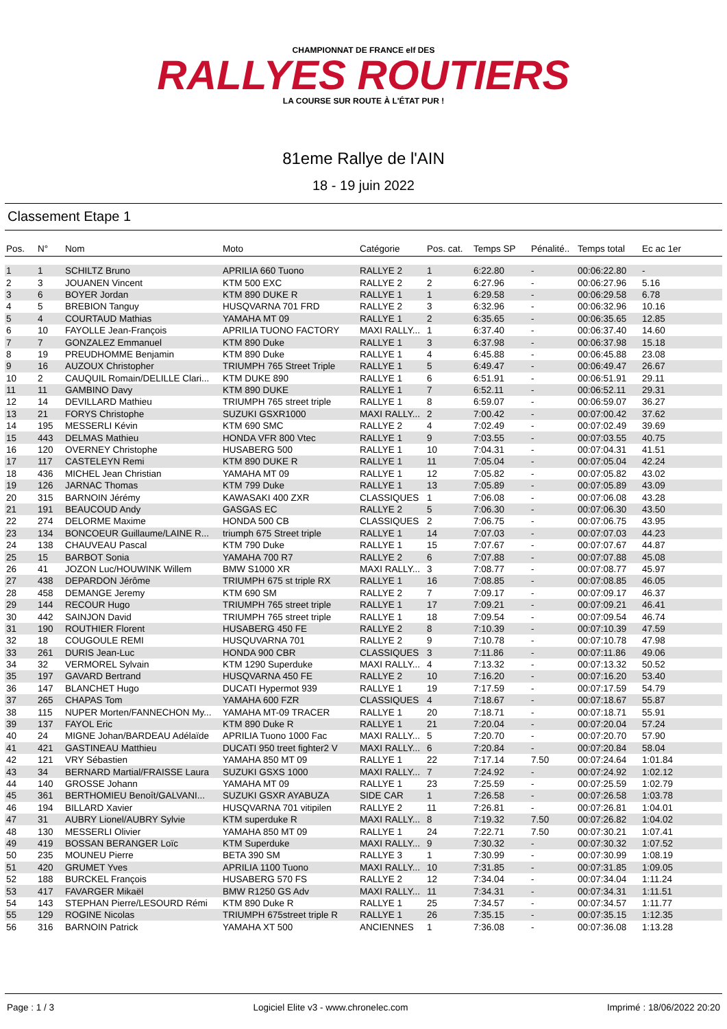CHAMPIONNAT DE FRANCE elf DES
RALLYES ROUTIERS
LA COURSE SUR ROUTE À L'ÉTAT PUR !
81eme Rallye de l'AIN
18 - 19 juin 2022
Classement Etape 1
| Pos. | N° | Nom | Moto | Catégorie | Pos. cat. | Temps SP | Pénalité.. | Temps total | Ec ac 1er |
| --- | --- | --- | --- | --- | --- | --- | --- | --- | --- |
| 1 | 1 | SCHILTZ Bruno | APRILIA 660 Tuono | RALLYE 2 | 1 | 6:22.80 | - | 00:06:22.80 | - |
| 2 | 3 | JOUANEN Vincent | KTM 500 EXC | RALLYE 2 | 2 | 6:27.96 | - | 00:06:27.96 | 5.16 |
| 3 | 6 | BOYER Jordan | KTM 890 DUKE R | RALLYE 1 | 1 | 6:29.58 | - | 00:06:29.58 | 6.78 |
| 4 | 5 | BREBION Tanguy | HUSQVARNA 701 FRD | RALLYE 2 | 3 | 6:32.96 | - | 00:06:32.96 | 10.16 |
| 5 | 4 | COURTAUD Mathias | YAMAHA MT 09 | RALLYE 1 | 2 | 6:35.65 | - | 00:06:35.65 | 12.85 |
| 6 | 10 | FAYOLLE Jean-François | APRILIA TUONO FACTORY | MAXI RALLY... | 1 | 6:37.40 | - | 00:06:37.40 | 14.60 |
| 7 | 7 | GONZALEZ Emmanuel | KTM 890 Duke | RALLYE 1 | 3 | 6:37.98 | - | 00:06:37.98 | 15.18 |
| 8 | 19 | PREUDHOMME Benjamin | KTM 890 Duke | RALLYE 1 | 4 | 6:45.88 | - | 00:06:45.88 | 23.08 |
| 9 | 16 | AUZOUX Christopher | TRIUMPH 765 Street Triple | RALLYE 1 | 5 | 6:49.47 | - | 00:06:49.47 | 26.67 |
| 10 | 2 | CAUQUIL Romain/DELILLE Clari... | KTM DUKE 890 | RALLYE 1 | 6 | 6:51.91 | - | 00:06:51.91 | 29.11 |
| 11 | 11 | GAMBINO Davy | KTM 890 DUKE | RALLYE 1 | 7 | 6:52.11 | - | 00:06:52.11 | 29.31 |
| 12 | 14 | DEVILLARD Mathieu | TRIUMPH 765 street triple | RALLYE 1 | 8 | 6:59.07 | - | 00:06:59.07 | 36.27 |
| 13 | 21 | FORYS Christophe | SUZUKI GSXR1000 | MAXI RALLY... | 2 | 7:00.42 | - | 00:07:00.42 | 37.62 |
| 14 | 195 | MESSERLI Kévin | KTM 690 SMC | RALLYE 2 | 4 | 7:02.49 | - | 00:07:02.49 | 39.69 |
| 15 | 443 | DELMAS Mathieu | HONDA VFR 800 Vtec | RALLYE 1 | 9 | 7:03.55 | - | 00:07:03.55 | 40.75 |
| 16 | 120 | OVERNEY Christophe | HUSABERG 500 | RALLYE 1 | 10 | 7:04.31 | - | 00:07:04.31 | 41.51 |
| 17 | 117 | CASTELEYN Remi | KTM 890 DUKE R | RALLYE 1 | 11 | 7:05.04 | - | 00:07:05.04 | 42.24 |
| 18 | 436 | MICHEL Jean Christian | YAMAHA MT 09 | RALLYE 1 | 12 | 7:05.82 | - | 00:07:05.82 | 43.02 |
| 19 | 126 | JARNAC Thomas | KTM 799 Duke | RALLYE 1 | 13 | 7:05.89 | - | 00:07:05.89 | 43.09 |
| 20 | 315 | BARNOIN Jérémy | KAWASAKI 400 ZXR | CLASSIQUES | 1 | 7:06.08 | - | 00:07:06.08 | 43.28 |
| 21 | 191 | BEAUCOUD Andy | GASGAS EC | RALLYE 2 | 5 | 7:06.30 | - | 00:07:06.30 | 43.50 |
| 22 | 274 | DELORME Maxime | HONDA 500 CB | CLASSIQUES | 2 | 7:06.75 | - | 00:07:06.75 | 43.95 |
| 23 | 134 | BONCOEUR Guillaume/LAINE R... | triumph 675 Street triple | RALLYE 1 | 14 | 7:07.03 | - | 00:07:07.03 | 44.23 |
| 24 | 138 | CHAUVEAU Pascal | KTM 790 Duke | RALLYE 1 | 15 | 7:07.67 | - | 00:07:07.67 | 44.87 |
| 25 | 15 | BARBOT Sonia | YAMAHA 700 R7 | RALLYE 2 | 6 | 7:07.88 | - | 00:07:07.88 | 45.08 |
| 26 | 41 | JOZON Luc/HOUWINK Willem | BMW S1000 XR | MAXI RALLY... | 3 | 7:08.77 | - | 00:07:08.77 | 45.97 |
| 27 | 438 | DEPARDON Jérôme | TRIUMPH 675 st triple RX | RALLYE 1 | 16 | 7:08.85 | - | 00:07:08.85 | 46.05 |
| 28 | 458 | DEMANGE Jeremy | KTM 690 SM | RALLYE 2 | 7 | 7:09.17 | - | 00:07:09.17 | 46.37 |
| 29 | 144 | RECOUR Hugo | TRIUMPH 765 street triple | RALLYE 1 | 17 | 7:09.21 | - | 00:07:09.21 | 46.41 |
| 30 | 442 | SAINJON David | TRIUMPH 765 street triple | RALLYE 1 | 18 | 7:09.54 | - | 00:07:09.54 | 46.74 |
| 31 | 190 | ROUTHIER Florent | HUSABERG 450 FE | RALLYE 2 | 8 | 7:10.39 | - | 00:07:10.39 | 47.59 |
| 32 | 18 | COUGOULE REMI | HUSQUVARNA 701 | RALLYE 2 | 9 | 7:10.78 | - | 00:07:10.78 | 47.98 |
| 33 | 261 | DURIS Jean-Luc | HONDA 900 CBR | CLASSIQUES | 3 | 7:11.86 | - | 00:07:11.86 | 49.06 |
| 34 | 32 | VERMOREL Sylvain | KTM 1290 Superduke | MAXI RALLY... | 4 | 7:13.32 | - | 00:07:13.32 | 50.52 |
| 35 | 197 | GAVARD Bertrand | HUSQVARNA 450 FE | RALLYE 2 | 10 | 7:16.20 | - | 00:07:16.20 | 53.40 |
| 36 | 147 | BLANCHET Hugo | DUCATI Hypermot 939 | RALLYE 1 | 19 | 7:17.59 | - | 00:07:17.59 | 54.79 |
| 37 | 265 | CHAPAS Tom | YAMAHA 600 FZR | CLASSIQUES | 4 | 7:18.67 | - | 00:07:18.67 | 55.87 |
| 38 | 115 | NUPER Morten/FANNECHON My... | YAMAHA MT-09 TRACER | RALLYE 1 | 20 | 7:18.71 | - | 00:07:18.71 | 55.91 |
| 39 | 137 | FAYOL Eric | KTM 890 Duke R | RALLYE 1 | 21 | 7:20.04 | - | 00:07:20.04 | 57.24 |
| 40 | 24 | MIGNE Johan/BARDEAU Adélaïde | APRILIA Tuono 1000 Fac | MAXI RALLY... | 5 | 7:20.70 | - | 00:07:20.70 | 57.90 |
| 41 | 421 | GASTINEAU Matthieu | DUCATI 950 treet fighter2 V | MAXI RALLY... | 6 | 7:20.84 | - | 00:07:20.84 | 58.04 |
| 42 | 121 | VRY Sébastien | YAMAHA 850 MT 09 | RALLYE 1 | 22 | 7:17.14 | 7.50 | 00:07:24.64 | 1:01.84 |
| 43 | 34 | BERNARD Martial/FRAISSE Laura | SUZUKI GSXS 1000 | MAXI RALLY... | 7 | 7:24.92 | - | 00:07:24.92 | 1:02.12 |
| 44 | 140 | GROSSE Johann | YAMAHA MT 09 | RALLYE 1 | 23 | 7:25.59 | - | 00:07:25.59 | 1:02.79 |
| 45 | 361 | BERTHOMIEU Benoît/GALVANI... | SUZUKI GSXR AYABUZA | SIDE CAR | 1 | 7:26.58 | - | 00:07:26.58 | 1:03.78 |
| 46 | 194 | BILLARD Xavier | HUSQVARNA 701 vitipilen | RALLYE 2 | 11 | 7:26.81 | - | 00:07:26.81 | 1:04.01 |
| 47 | 31 | AUBRY Lionel/AUBRY Sylvie | KTM superduke R | MAXI RALLY... | 8 | 7:19.32 | 7.50 | 00:07:26.82 | 1:04.02 |
| 48 | 130 | MESSERLI Olivier | YAMAHA 850 MT 09 | RALLYE 1 | 24 | 7:22.71 | 7.50 | 00:07:30.21 | 1:07.41 |
| 49 | 419 | BOSSAN BERANGER Loïc | KTM Superduke | MAXI RALLY... | 9 | 7:30.32 | - | 00:07:30.32 | 1:07.52 |
| 50 | 235 | MOUNEU Pierre | BETA 390 SM | RALLYE 3 | 1 | 7:30.99 | - | 00:07:30.99 | 1:08.19 |
| 51 | 420 | GRUMET Yves | APRILIA 1100 Tuono | MAXI RALLY... | 10 | 7:31.85 | - | 00:07:31.85 | 1:09.05 |
| 52 | 188 | BURCKEL François | HUSABERG 570 FS | RALLYE 2 | 12 | 7:34.04 | - | 00:07:34.04 | 1:11.24 |
| 53 | 417 | FAVARGER Mikaël | BMW R1250 GS Adv | MAXI RALLY... | 11 | 7:34.31 | - | 00:07:34.31 | 1:11.51 |
| 54 | 143 | STEPHAN Pierre/LESOURD Rémi | KTM 890 Duke R | RALLYE 1 | 25 | 7:34.57 | - | 00:07:34.57 | 1:11.77 |
| 55 | 129 | ROGINE Nicolas | TRIUMPH 675street triple R | RALLYE 1 | 26 | 7:35.15 | - | 00:07:35.15 | 1:12.35 |
| 56 | 316 | BARNOIN Patrick | YAMAHA XT 500 | ANCIENNES | 1 | 7:36.08 | - | 00:07:36.08 | 1:13.28 |
Page : 1 / 3 Logiciel Elite v3 - www.chronelec.com Imprimé : 18/06/2022 20:20